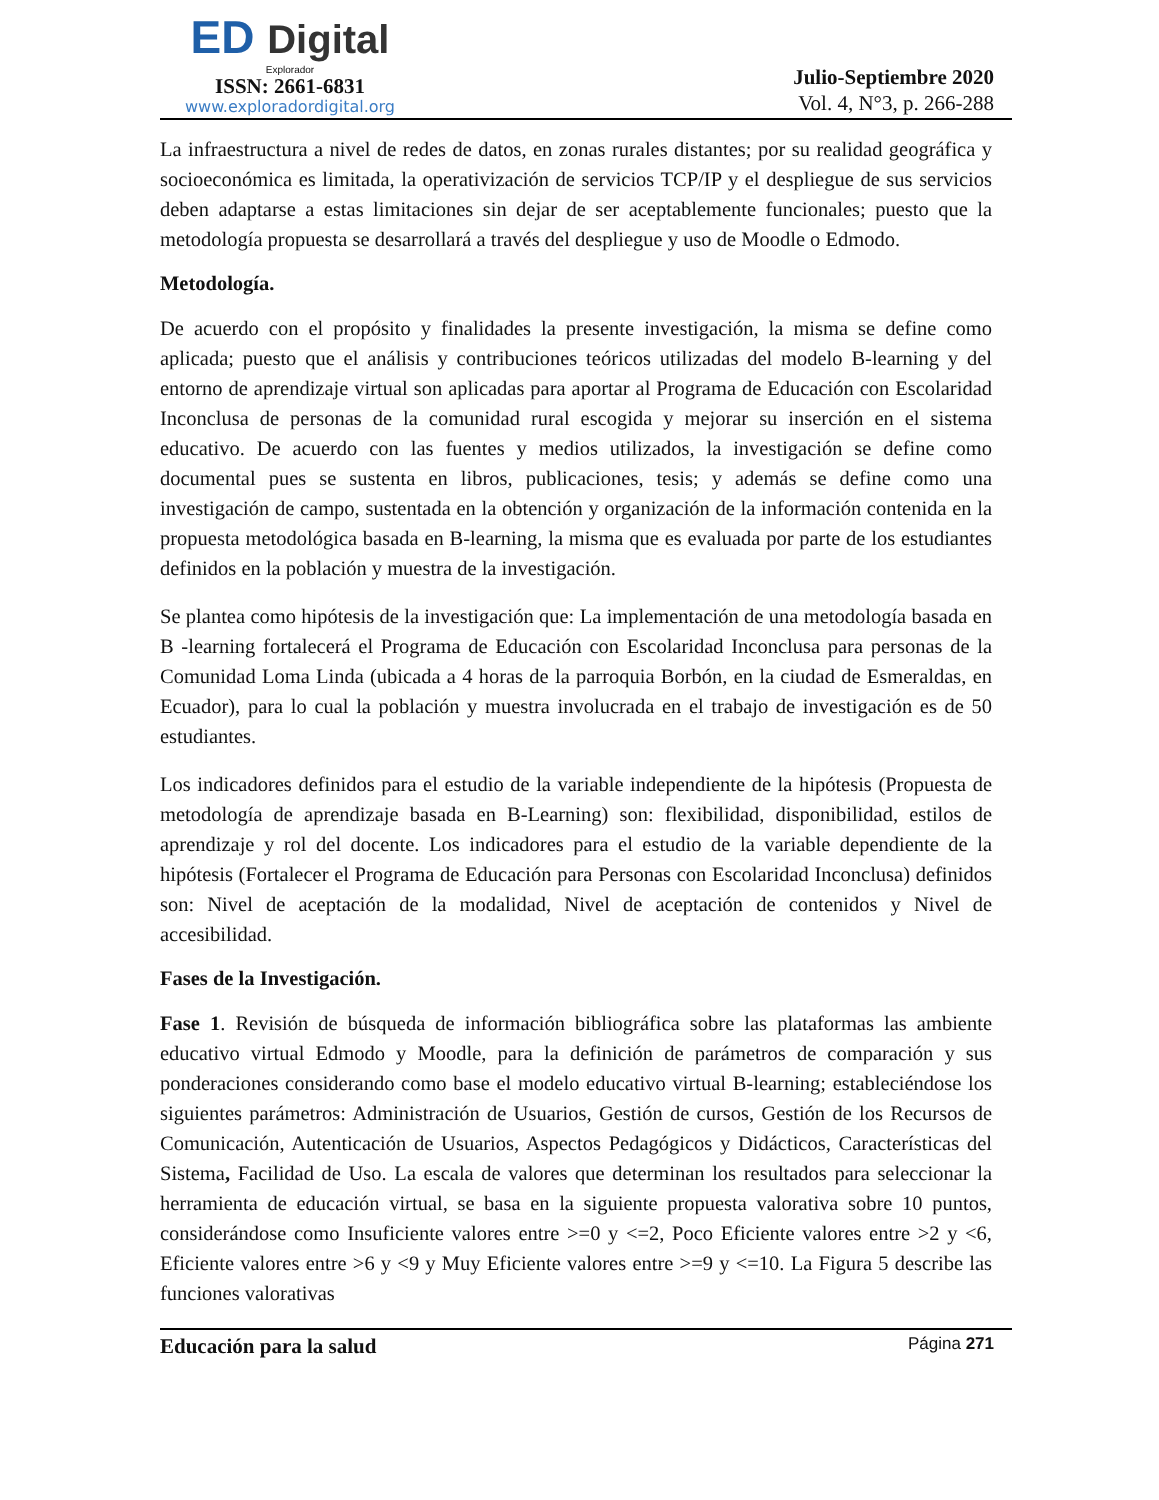ED Digital
Explorador
ISSN: 2661-6831
www.exploradordigital.org
Julio-Septiembre 2020
Vol. 4, N°3, p. 266-288
La infraestructura a nivel de redes de datos, en zonas rurales distantes; por su realidad geográfica y socioeconómica es limitada, la operativización de servicios TCP/IP y el despliegue de sus servicios deben adaptarse a estas limitaciones sin dejar de ser aceptablemente funcionales; puesto que la metodología propuesta se desarrollará a través del despliegue y uso de Moodle o Edmodo.
Metodología.
De acuerdo con el propósito y finalidades la presente investigación, la misma se define como aplicada; puesto que el análisis y contribuciones teóricos utilizadas del modelo B-learning y del entorno de aprendizaje virtual son aplicadas para aportar al Programa de Educación con Escolaridad Inconclusa de personas de la comunidad rural escogida y mejorar su inserción en el sistema educativo. De acuerdo con las fuentes y medios utilizados, la investigación se define como documental pues se sustenta en libros, publicaciones, tesis; y además se define como una investigación de campo, sustentada en la obtención y organización de la información contenida en la propuesta metodológica basada en B-learning, la misma que es evaluada por parte de los estudiantes definidos en la población y muestra de la investigación.
Se plantea como hipótesis de la investigación que: La implementación de una metodología basada en B -learning fortalecerá el Programa de Educación con Escolaridad Inconclusa para personas de la Comunidad Loma Linda (ubicada a 4 horas de la parroquia Borbón, en la ciudad de Esmeraldas, en Ecuador), para lo cual la población y muestra involucrada en el trabajo de investigación es de 50 estudiantes.
Los indicadores definidos para el estudio de la variable independiente de la hipótesis (Propuesta de metodología de aprendizaje basada en B-Learning) son: flexibilidad, disponibilidad, estilos de aprendizaje y rol del docente. Los indicadores para el estudio de la variable dependiente de la hipótesis (Fortalecer el Programa de Educación para Personas con Escolaridad Inconclusa) definidos son: Nivel de aceptación de la modalidad, Nivel de aceptación de contenidos y Nivel de accesibilidad.
Fases de la Investigación.
Fase 1. Revisión de búsqueda de información bibliográfica sobre las plataformas las ambiente educativo virtual Edmodo y Moodle, para la definición de parámetros de comparación y sus ponderaciones considerando como base el modelo educativo virtual B-learning; estableciéndose los siguientes parámetros: Administración de Usuarios, Gestión de cursos, Gestión de los Recursos de Comunicación, Autenticación de Usuarios, Aspectos Pedagógicos y Didácticos, Características del Sistema, Facilidad de Uso. La escala de valores que determinan los resultados para seleccionar la herramienta de educación virtual, se basa en la siguiente propuesta valorativa sobre 10 puntos, considerándose como Insuficiente valores entre >=0 y <=2, Poco Eficiente valores entre >2 y <6, Eficiente valores entre >6 y <9 y Muy Eficiente valores entre >=9 y <=10. La Figura 5 describe las funciones valorativas
Educación para la salud Página 271